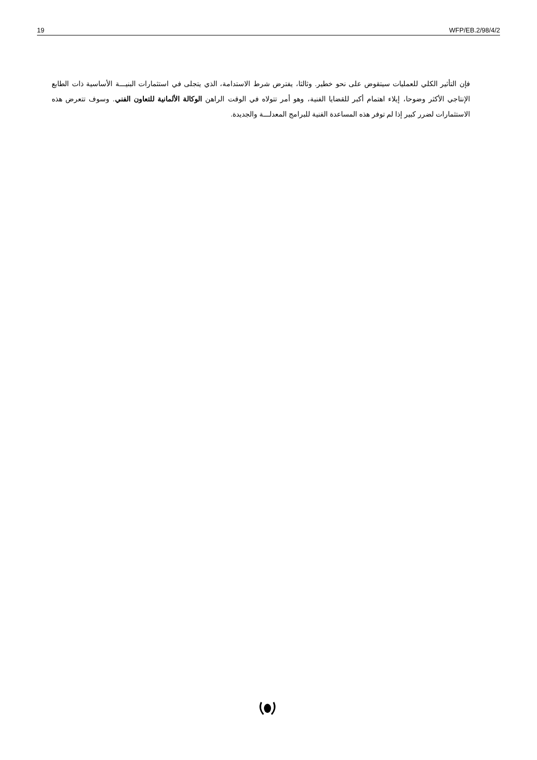19 WFP/EB.2/98/4/2
فإن التأثير الكلي للعمليات سيتقوض على نحو خطير. وثالثا، يفترض شرط الاستدامة، الذي يتجلى في استثمارات البنيـــة الأساسية ذات الطابع الإنتاجي الأكثر وضوحا، إيلاء اهتمام أكبر للقضايا الفنية، وهو أمر تتولاه في الوقت الراهن الوكالة الألمانية للتعاون الفني. وسوف تتعرض هذه الاستثمارات لضرر كبير إذا لم توفر هذه المساعدة الفنية للبرامج المعدلـــة والجديدة.